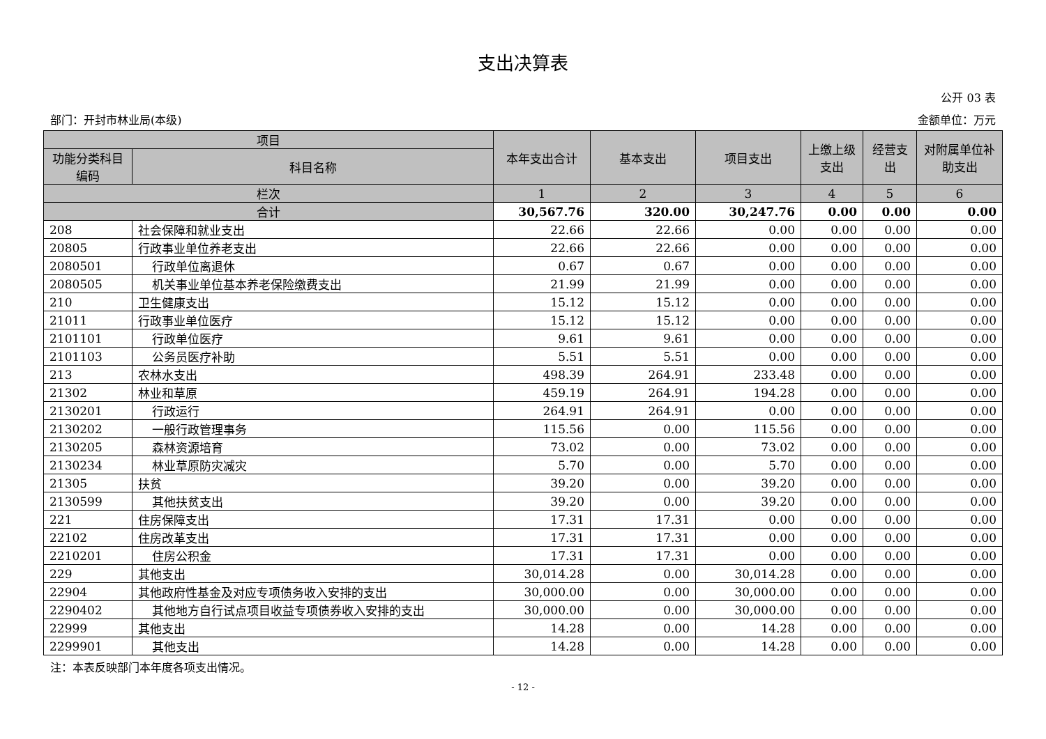支出决算表
公开 03 表
部门：开封市林业局(本级) 金额单位：万元
| 项目 | | 本年支出合计 | 基本支出 | 项目支出 | 上缴上级支出 | 经营支出 | 对附属单位补助支出 |
| --- | --- | --- | --- | --- | --- | --- | --- |
| 功能分类科目编码 | 科目名称 | | | | | | |
| 栏次 | | 1 | 2 | 3 | 4 | 5 | 6 |
| 合计 | | 30,567.76 | 320.00 | 30,247.76 | 0.00 | 0.00 | 0.00 |
| 208 | 社会保障和就业支出 | 22.66 | 22.66 | 0.00 | 0.00 | 0.00 | 0.00 |
| 20805 | 行政事业单位养老支出 | 22.66 | 22.66 | 0.00 | 0.00 | 0.00 | 0.00 |
| 2080501 | 行政单位离退休 | 0.67 | 0.67 | 0.00 | 0.00 | 0.00 | 0.00 |
| 2080505 | 机关事业单位基本养老保险缴费支出 | 21.99 | 21.99 | 0.00 | 0.00 | 0.00 | 0.00 |
| 210 | 卫生健康支出 | 15.12 | 15.12 | 0.00 | 0.00 | 0.00 | 0.00 |
| 21011 | 行政事业单位医疗 | 15.12 | 15.12 | 0.00 | 0.00 | 0.00 | 0.00 |
| 2101101 | 行政单位医疗 | 9.61 | 9.61 | 0.00 | 0.00 | 0.00 | 0.00 |
| 2101103 | 公务员医疗补助 | 5.51 | 5.51 | 0.00 | 0.00 | 0.00 | 0.00 |
| 213 | 农林水支出 | 498.39 | 264.91 | 233.48 | 0.00 | 0.00 | 0.00 |
| 21302 | 林业和草原 | 459.19 | 264.91 | 194.28 | 0.00 | 0.00 | 0.00 |
| 2130201 | 行政运行 | 264.91 | 264.91 | 0.00 | 0.00 | 0.00 | 0.00 |
| 2130202 | 一般行政管理事务 | 115.56 | 0.00 | 115.56 | 0.00 | 0.00 | 0.00 |
| 2130205 | 森林资源培育 | 73.02 | 0.00 | 73.02 | 0.00 | 0.00 | 0.00 |
| 2130234 | 林业草原防灾减灾 | 5.70 | 0.00 | 5.70 | 0.00 | 0.00 | 0.00 |
| 21305 | 扶贫 | 39.20 | 0.00 | 39.20 | 0.00 | 0.00 | 0.00 |
| 2130599 | 其他扶贫支出 | 39.20 | 0.00 | 39.20 | 0.00 | 0.00 | 0.00 |
| 221 | 住房保障支出 | 17.31 | 17.31 | 0.00 | 0.00 | 0.00 | 0.00 |
| 22102 | 住房改革支出 | 17.31 | 17.31 | 0.00 | 0.00 | 0.00 | 0.00 |
| 2210201 | 住房公积金 | 17.31 | 17.31 | 0.00 | 0.00 | 0.00 | 0.00 |
| 229 | 其他支出 | 30,014.28 | 0.00 | 30,014.28 | 0.00 | 0.00 | 0.00 |
| 22904 | 其他政府性基金及对应专项债务收入安排的支出 | 30,000.00 | 0.00 | 30,000.00 | 0.00 | 0.00 | 0.00 |
| 2290402 | 其他地方自行试点项目收益专项债券收入安排的支出 | 30,000.00 | 0.00 | 30,000.00 | 0.00 | 0.00 | 0.00 |
| 22999 | 其他支出 | 14.28 | 0.00 | 14.28 | 0.00 | 0.00 | 0.00 |
| 2299901 | 其他支出 | 14.28 | 0.00 | 14.28 | 0.00 | 0.00 | 0.00 |
注：本表反映部门本年度各项支出情况。
- 12 -